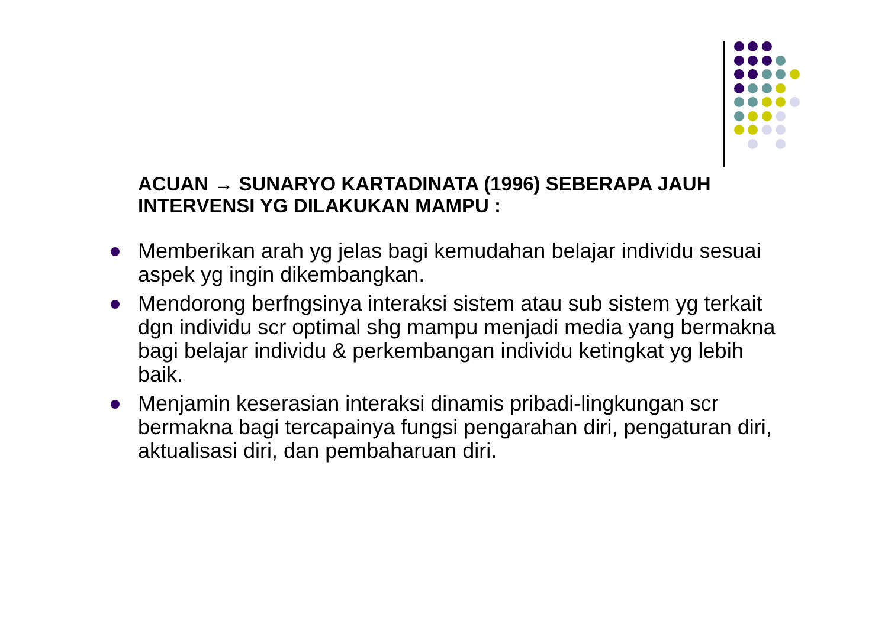ACUAN → SUNARYO KARTADINATA (1996) SEBERAPA JAUH INTERVENSI YG DILAKUKAN MAMPU :
Memberikan arah yg jelas bagi kemudahan belajar individu sesuai aspek yg ingin dikembangkan.
Mendorong berfngsinya interaksi sistem atau sub sistem yg terkait dgn individu scr optimal shg mampu menjadi media yang bermakna bagi belajar individu & perkembangan individu ketingkat yg lebih baik.
Menjamin keserasian interaksi dinamis pribadi-lingkungan scr bermakna bagi tercapainya fungsi pengarahan diri, pengaturan diri, aktualisasi diri, dan pembaharuan diri.